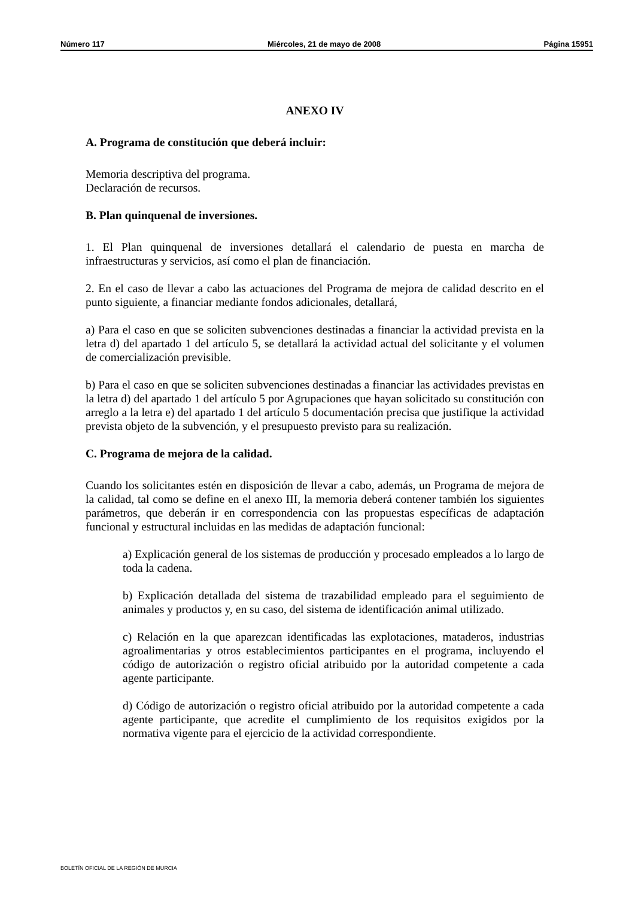Número 117 Miércoles, 21 de mayo de 2008 Página 15951
ANEXO IV
A. Programa de constitución que deberá incluir:
Memoria descriptiva del programa.
Declaración de recursos.
B. Plan quinquenal de inversiones.
1. El Plan quinquenal de inversiones detallará el calendario de puesta en marcha de infraestructuras y servicios, así como el plan de financiación.
2. En el caso de llevar a cabo las actuaciones del Programa de mejora de calidad descrito en el punto siguiente, a financiar mediante fondos adicionales, detallará,
a) Para el caso en que se soliciten subvenciones destinadas a financiar la actividad prevista en la letra d) del apartado 1 del artículo 5, se detallará la actividad actual del solicitante y el volumen de comercialización previsible.
b) Para el caso en que se soliciten subvenciones destinadas a financiar las actividades previstas en la letra d) del apartado 1 del artículo 5 por Agrupaciones que hayan solicitado su constitución con arreglo a la letra e) del apartado 1 del artículo 5 documentación precisa que justifique la actividad prevista objeto de la subvención, y el presupuesto previsto para su realización.
C. Programa de mejora de la calidad.
Cuando los solicitantes estén en disposición de llevar a cabo, además, un Programa de mejora de la calidad, tal como se define en el anexo III, la memoria deberá contener también los siguientes parámetros, que deberán ir en correspondencia con las propuestas específicas de adaptación funcional y estructural incluidas en las medidas de adaptación funcional:
a) Explicación general de los sistemas de producción y procesado empleados a lo largo de toda la cadena.
b) Explicación detallada del sistema de trazabilidad empleado para el seguimiento de animales y productos y, en su caso, del sistema de identificación animal utilizado.
c) Relación en la que aparezcan identificadas las explotaciones, mataderos, industrias agroalimentarias y otros establecimientos participantes en el programa, incluyendo el código de autorización o registro oficial atribuido por la autoridad competente a cada agente participante.
d) Código de autorización o registro oficial atribuido por la autoridad competente a cada agente participante, que acredite el cumplimiento de los requisitos exigidos por la normativa vigente para el ejercicio de la actividad correspondiente.
BOLETÍN OFICIAL DE LA REGIÓN DE MURCIA